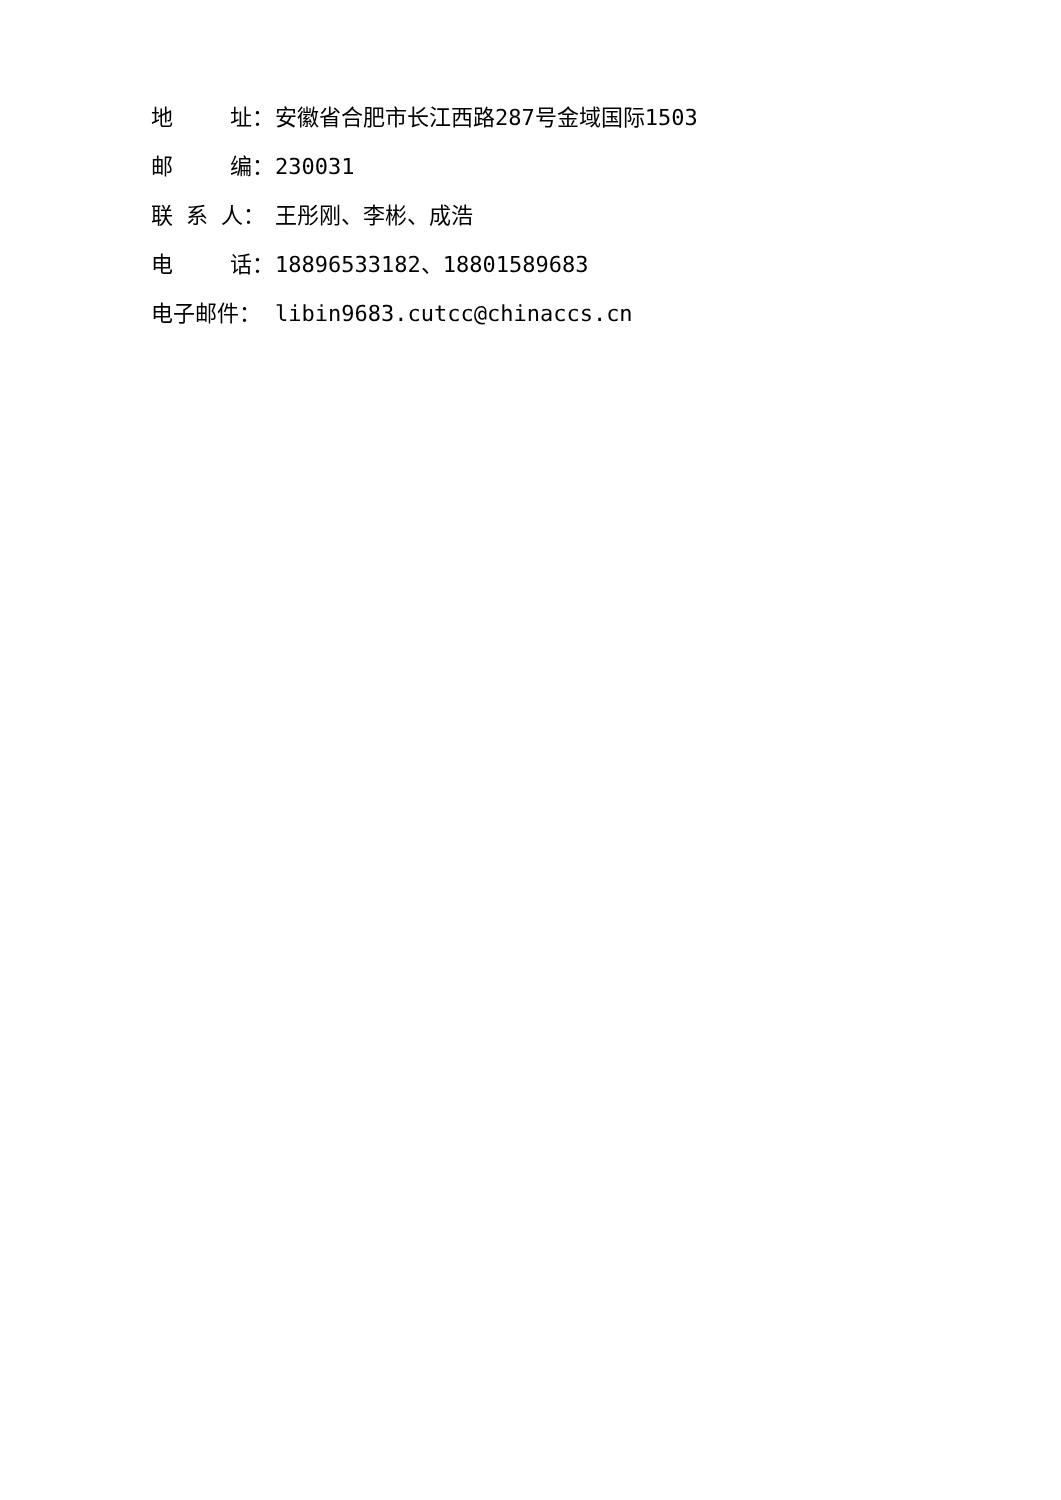地　　 址： 安徽省合肥市长江西路287号金域国际1503
邮　　 编： 230031
联 系 人： 王彤刚、李彬、成浩
电　　 话： 18896533182、18801589683
电子邮件： libin9683.cutcc@chinaccs.cn